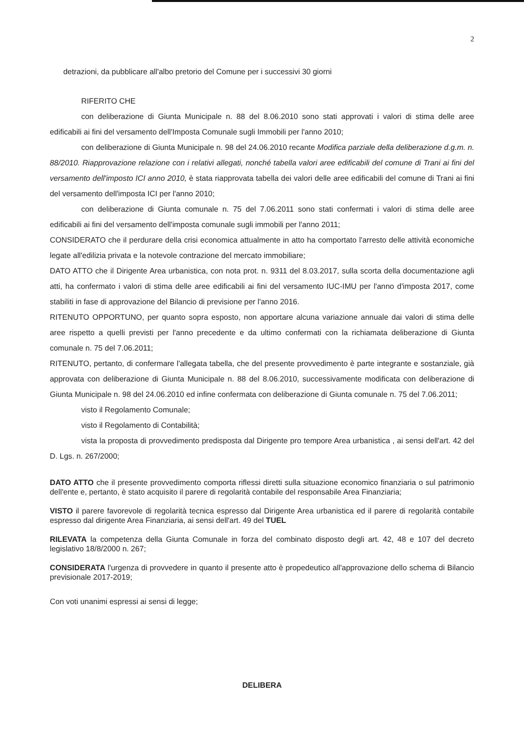2
detrazioni, da pubblicare all'albo pretorio del Comune per i successivi 30 giorni
RIFERITO CHE
con deliberazione di Giunta Municipale n. 88 del 8.06.2010 sono stati approvati i valori di stima delle aree edificabili ai fini del versamento dell'Imposta Comunale sugli Immobili per l'anno 2010;
con deliberazione di Giunta Municipale n. 98 del 24.06.2010 recante Modifica parziale della deliberazione d.g.m. n. 88/2010. Riapprovazione relazione con i relativi allegati, nonché tabella valori aree edificabili del comune di Trani ai fini del versamento dell'imposto ICI anno 2010, è stata riapprovata tabella dei valori delle aree edificabili del comune di Trani ai fini del versamento dell'imposta ICI per l'anno 2010;
con deliberazione di Giunta comunale n. 75 del 7.06.2011 sono stati confermati i valori di stima delle aree edificabili ai fini del versamento dell'imposta comunale sugli immobili per l'anno 2011;
CONSIDERATO che il perdurare della crisi economica attualmente in atto ha comportato l'arresto delle attività economiche legate all'edilizia privata e la notevole contrazione del mercato immobiliare;
DATO ATTO che il Dirigente Area urbanistica, con nota prot. n. 9311 del 8.03.2017, sulla scorta della documentazione agli atti, ha confermato i valori di stima delle aree edificabili ai fini del versamento IUC-IMU per l'anno d'imposta 2017, come stabiliti in fase di approvazione del Bilancio di previsione per l'anno 2016.
RITENUTO OPPORTUNO, per quanto sopra esposto, non apportare alcuna variazione annuale dai valori di stima delle aree rispetto a quelli previsti per l'anno precedente e da ultimo confermati con la richiamata deliberazione di Giunta comunale n. 75 del 7.06.2011;
RITENUTO, pertanto, di confermare l'allegata tabella, che del presente provvedimento è parte integrante e sostanziale, già approvata con deliberazione di Giunta Municipale n. 88 del 8.06.2010, successivamente modificata con deliberazione di Giunta Municipale n. 98 del 24.06.2010 ed infine confermata con deliberazione di Giunta comunale n. 75 del 7.06.2011;
visto il Regolamento Comunale;
visto il Regolamento di Contabilità;
vista la proposta di provvedimento predisposta dal Dirigente pro tempore Area urbanistica , ai sensi dell'art. 42 del D. Lgs. n. 267/2000;
DATO ATTO che il presente provvedimento comporta riflessi diretti sulla situazione economico finanziaria o sul patrimonio dell'ente e, pertanto, è stato acquisito il parere di regolarità contabile del responsabile Area Finanziaria;
VISTO il parere favorevole di regolarità tecnica espresso dal Dirigente Area urbanistica ed il parere di regolarità contabile espresso dal dirigente Area Finanziaria, ai sensi dell'art. 49 del TUEL
RILEVATA la competenza della Giunta Comunale in forza del combinato disposto degli art. 42, 48 e 107 del decreto legislativo 18/8/2000 n. 267;
CONSIDERATA l'urgenza di provvedere in quanto il presente atto è propedeutico all'approvazione dello schema di Bilancio previsionale 2017-2019;
Con voti unanimi espressi ai sensi di legge;
DELIBERA